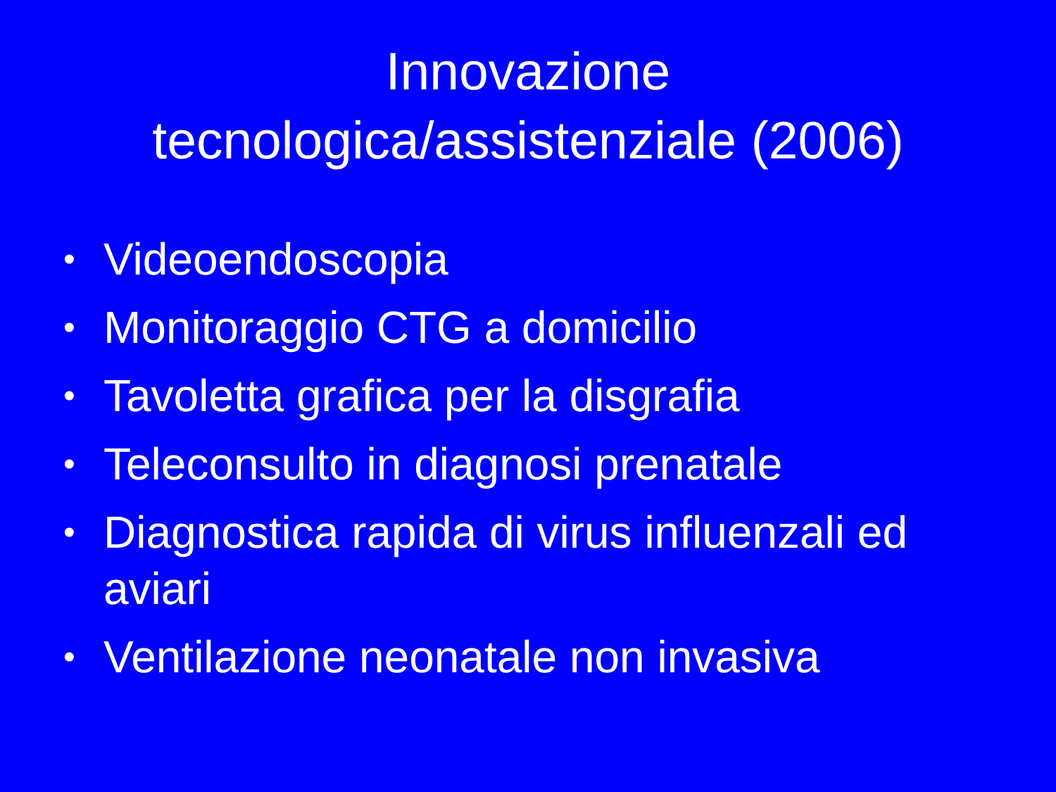Innovazione
tecnologica/assistenziale (2006)
• Videoendoscopia
• Monitoraggio CTG a domicilio
• Tavoletta grafica per la disgrafia
• Teleconsulto in diagnosi prenatale
• Diagnostica rapida di virus influenzali ed aviari
• Ventilazione neonatale non invasiva